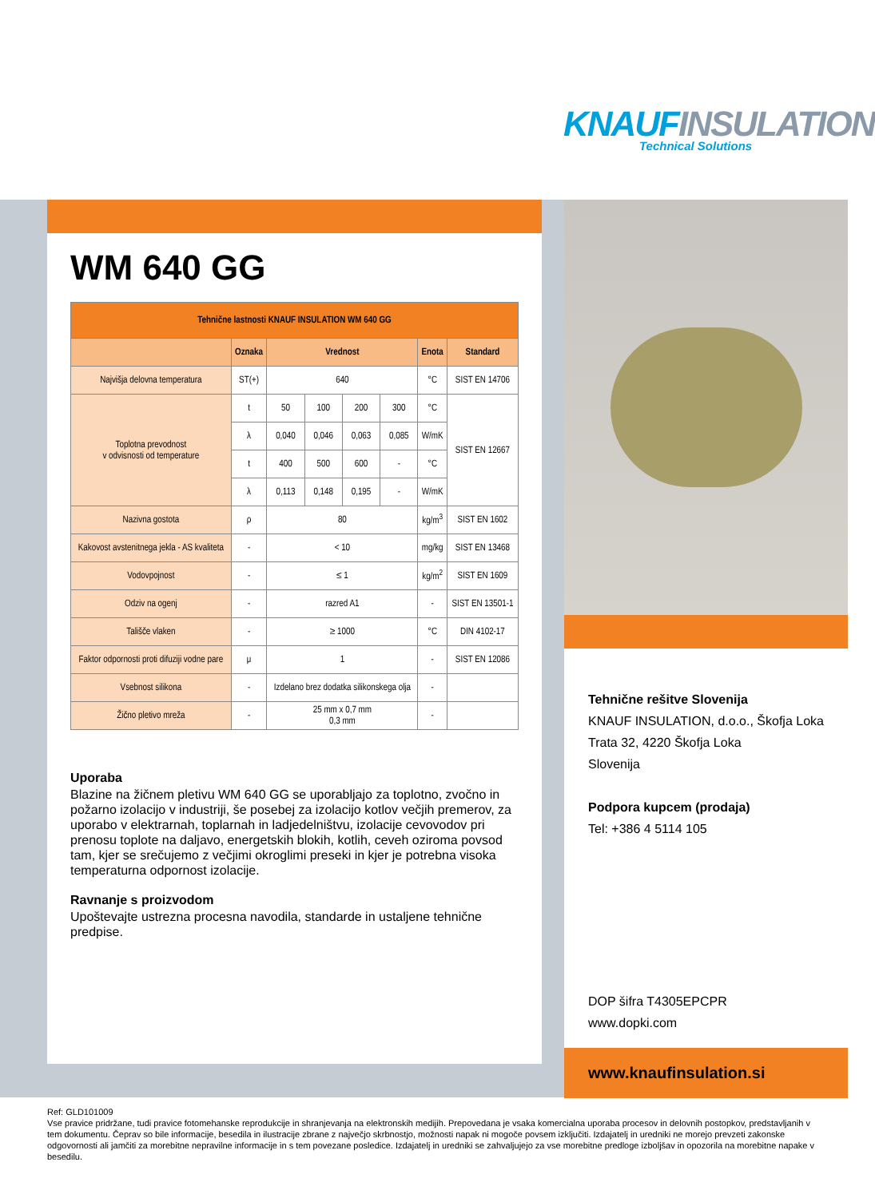KNAUFINSULATION
Technical Solutions
WM 640 GG
| Tehnične lastnosti KNAUF INSULATION WM 640 GG | | | | | | | |
| --- | --- | --- | --- | --- | --- | --- | --- |
| | Oznaka | Vrednost | | | | Enota | Standard |
| Najvišja delovna temperatura | ST(+) | 640 | | | | °C | SIST EN 14706 |
| Toplotna prevodnost v odvisnosti od temperature | t | 50 | 100 | 200 | 300 | °C | SIST EN 12667 |
| | λ | 0,040 | 0,046 | 0,063 | 0,085 | W/mK | |
| | t | 400 | 500 | 600 | - | °C | |
| | λ | 0,113 | 0,148 | 0,195 | - | W/mK | |
| Nazivna gostota | ρ | 80 | | | | kg/m<sup>3</sup> | SIST EN 1602 |
| Kakovost avstenitnega jekla - AS kvaliteta | - | < 10 | | | | mg/kg | SIST EN 13468 |
| Vodovpojnost | - | ≤ 1 | | | | kg/m<sup>2</sup> | SIST EN 1609 |
| Odziv na ogenj | - | razred A1 | | | | - | SIST EN 13501-1 |
| Tališče vlaken | - | ≥ 1000 | | | | °C | DIN 4102-17 |
| Faktor odpornosti proti difuziji vodne pare | μ | 1 | | | | - | SIST EN 12086 |
| Vsebnost silikona | - | Izdelano brez dodatka silikonskega olja | | | | - | |
| Žično pletivo mreža | - | 25 mm x 0,7 mm 0,3 mm | | | | - | |
Uporaba
Blazine na žičnem pletivu WM 640 GG se uporabljajo za toplotno, zvočno in požarno izolacijo v industriji, še posebej za izolacijo kotlov večjih premerov, za uporabo v elektrarnah, toplarnah in ladjedelništvu, izolacije cevovodov pri prenosu toplote na daljavo, energetskih blokih, kotlih, ceveh oziroma povsod tam, kjer se srečujemo z večjimi okroglimi preseki in kjer je potrebna visoka temperaturna odpornost izolacije.
Ravnanje s proizvodom
Upoštevajte ustrezna procesna navodila, standarde in ustaljene tehnične predpise.
Tehnične rešitve Slovenija
KNAUF INSULATION, d.o.o., Škofja Loka
Trata 32, 4220 Škofja Loka
Slovenija
Podpora kupcem (prodaja)
Tel: +386 4 5114 105
DOP šifra T4305EPCPR
www.dopki.com
www.knaufinsulation.si
Ref: GLD101009
Vse pravice pridržane, tudi pravice fotomehanske reprodukcije in shranjevanja na elektronskih medijih. Prepovedana je vsaka komercialna uporaba procesov in delovnih postopkov, predstavljanih v tem dokumentu. Čeprav so bile informacije, besedila in ilustracije zbrane z največjo skrbnostjo, možnosti napak ni mogoče povsem izključiti. Izdajatelj in uredniki ne morejo prevzeti zakonske odgovornosti ali jamčiti za morebitne nepravilne informacije in s tem povezane posledice. Izdajatelj in uredniki se zahvaljujejo za vse morebitne predloge izboljšav in opozorila na morebitne napake v besedilu.